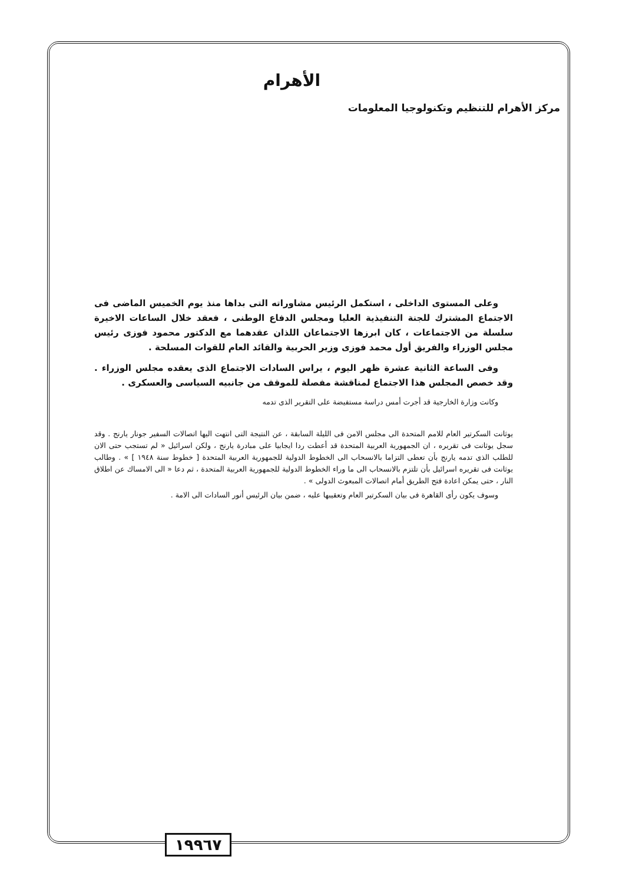الأهرام
مركز الأهرام للتنظيم وتكنولوجيا المعلومات
وعلى المستوى الداخلى ، استكمل الرئيس مشاوراته التى بداها منذ يوم الخميس الماضى فى الاجتماع المشترك للجنة التنفيذية العليا ومجلس الدفاع الوطنى ، فعقد خلال الساعات الاخيرة سلسلة من الاجتماعات ، كان ابرزها الاجتماعان اللذان عقدهما مع الدكتور محمود فوزى رئيس مجلس الوزراء والفريق أول محمد فوزى وزير الحربية والقائد العام للقوات المسلحة .
وفى الساعة الثانية عشرة ظهر اليوم ، يراس السادات الاجتماع الذى يعقده مجلس الوزراء . وقد خصص المجلس هذا الاجتماع لمناقشة مفصلة للموقف من جانبيه السياسى والعسكرى .
وكانت وزارة الخارجية قد أجرت أمس دراسة مستفيضة على التقرير الذى تدمه
يوثانت السكرتير العام للامم المتحدة الى مجلس الامن فى الليلة السابقة ، عن النتيجة التى انتهت اليها اتصالات السفير جونار يارنج . وقد سجل يوثانت فى تقريره ، ان الجمهورية العربية المتحدة قد أعطت ردا ايجابيا على مبادرة يارنج ، ولكن اسرائيل « لم تستجب حتى الان للطلب الذى تدمه يارنج بأن تعطى التزاما بالانسحاب الى الخطوط الدولية للجمهورية العربية المتحدة [ خطوط سنة ١٩٤٨ ] » . وطالب يوثانت فى تقريره اسرائيل بأن تلتزم بالانسحاب الى ما وراء الخطوط الدولية للجمهورية العربية المتحدة ، ثم دعا « الى الامساك عن اطلاق النار ، حتى يمكن اعادة فتح الطريق أمام اتصالات المبعوث الدولى » .
وسوف يكون رأى القاهرة فى بيان السكرتير العام وتعقيبها عليه ، ضمن بيان الرئيس أنور السادات الى الامة .
١٩٩٦٧